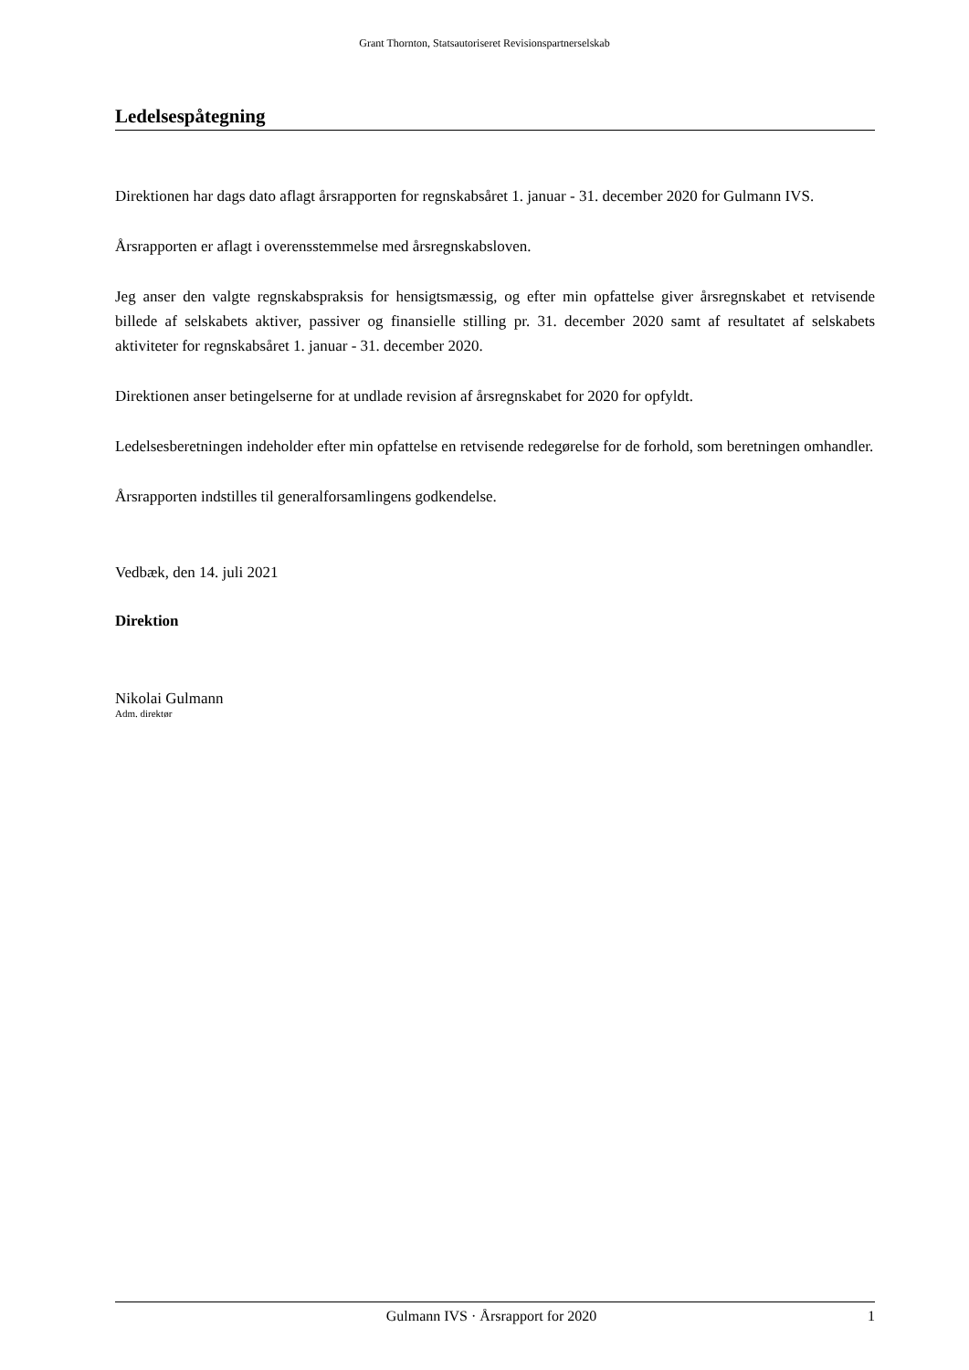Grant Thornton, Statsautoriseret Revisionspartnerselskab
Ledelsespåtegning
Direktionen har dags dato aflagt årsrapporten for regnskabsåret 1. januar - 31. december 2020 for Gulmann IVS.
Årsrapporten er aflagt i overensstemmelse med årsregnskabsloven.
Jeg anser den valgte regnskabspraksis for hensigtsmæssig, og efter min opfattelse giver årsregnskabet et retvisende billede af selskabets aktiver, passiver og finansielle stilling pr. 31. december 2020 samt af resultatet af selskabets aktiviteter for regnskabsåret 1. januar - 31. december 2020.
Direktionen anser betingelserne for at undlade revision af årsregnskabet for 2020 for opfyldt.
Ledelsesberetningen indeholder efter min opfattelse en retvisende redegørelse for de forhold, som beretningen omhandler.
Årsrapporten indstilles til generalforsamlingens godkendelse.
Vedbæk, den 14. juli 2021
Direktion
Nikolai Gulmann
Adm. direktør
Gulmann IVS · Årsrapport for 2020 1